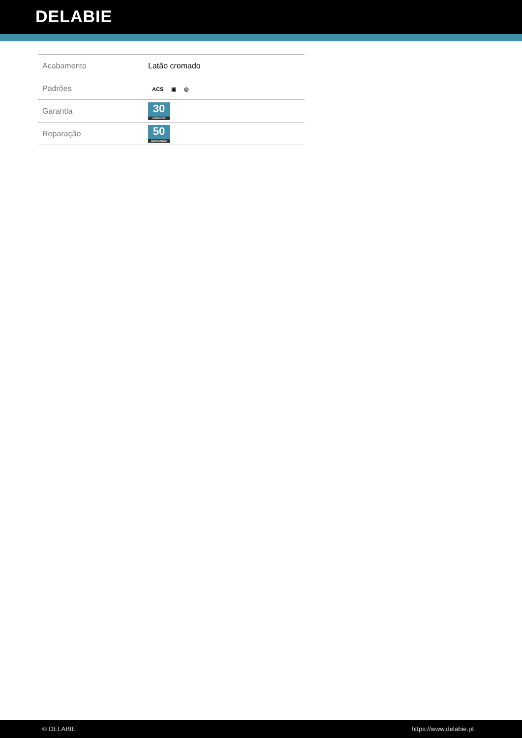DELABIE
| Acabamento | Latão cromado |
| Padrões | ACS ▣ ◎ |
| Garantia | 30 GARANTIA |
| Reparação | 50 REPARAÇÃO |
© DELABIE https://www.delabie.pt